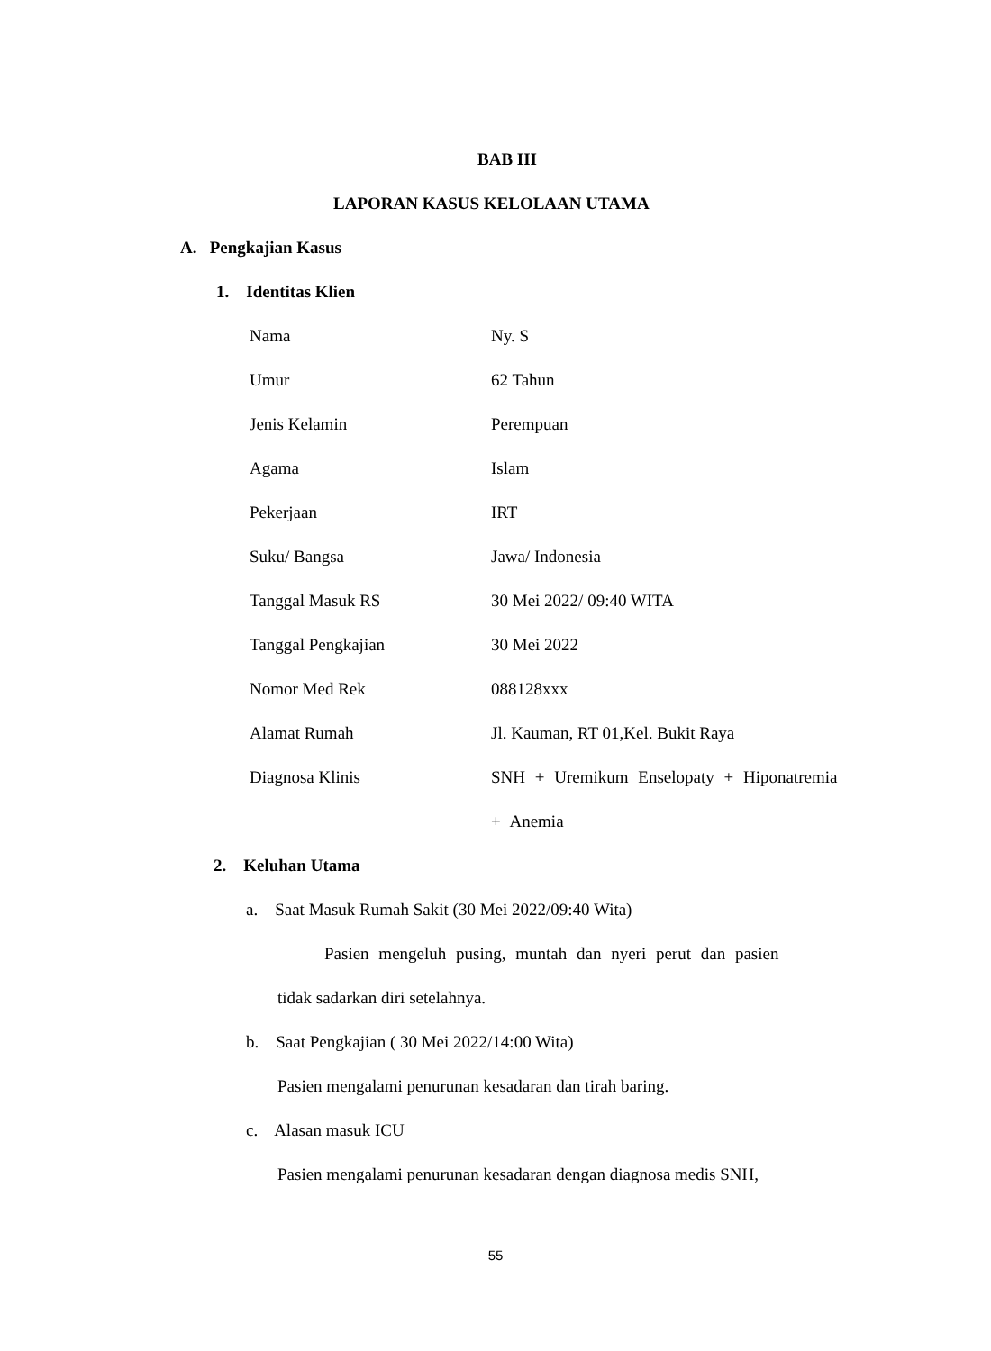BAB III
LAPORAN KASUS KELOLAAN UTAMA
A. Pengkajian Kasus
1. Identitas Klien
| Nama | Ny. S |
| Umur | 62 Tahun |
| Jenis Kelamin | Perempuan |
| Agama | Islam |
| Pekerjaan | IRT |
| Suku/ Bangsa | Jawa/ Indonesia |
| Tanggal Masuk RS | 30 Mei 2022/ 09:40 WITA |
| Tanggal Pengkajian | 30 Mei 2022 |
| Nomor Med Rek | 088128xxx |
| Alamat Rumah | Jl. Kauman, RT 01,Kel. Bukit Raya |
| Diagnosa Klinis | SNH + Uremikum Enselopaty + Hiponatremia + Anemia |
2. Keluhan Utama
a. Saat Masuk Rumah Sakit (30 Mei 2022/09:40 Wita)
Pasien mengeluh pusing, muntah dan nyeri perut dan pasien
tidak sadarkan diri setelahnya.
b. Saat Pengkajian ( 30 Mei 2022/14:00 Wita)
Pasien mengalami penurunan kesadaran dan tirah baring.
c. Alasan masuk ICU
Pasien mengalami penurunan kesadaran dengan diagnosa medis SNH,
55